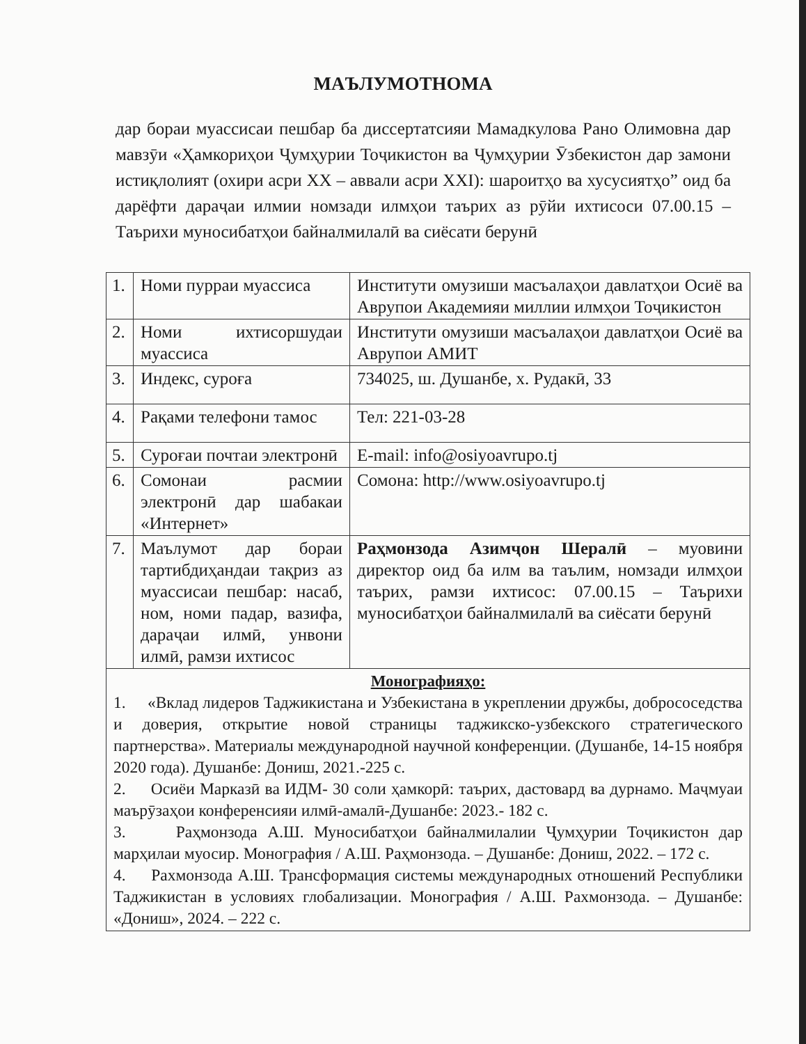МАЪЛУМОТНОМА
дар бораи муассисаи пешбар ба диссертатсияи Мамадкулова Рано Олимовна дар мавзӯи «Ҳамкориҳои Ҷумҳурии Тоҷикистон ва Ҷумҳурии Ӯзбекистон дар замони истиқлолият (охири асри XX – аввали асри XXI): шароитҳо ва хусусиятҳо” оид ба дарёфти дараҷаи илмии номзади илмҳои таърих аз рӯйи ихтисоси 07.00.15 – Таърихи муносибатҳои байналмилалӣ ва сиёсати берунӣ
| 1. | Номи пурраи муассиса | Институти омузиши масъалаҳои давлатҳои Осиё ва Аврупои Академияи миллии илмҳои Тоҷикистон |
| 2. | Номи ихтисоршудаи муассиса | Институти омузиши масъалаҳои давлатҳои Осиё ва Аврупои АМИТ |
| 3. | Индекс, суроға | 734025, ш. Душанбе, х. Рудакӣ, 33 |
| 4. | Рақами телефони тамос | Тел: 221-03-28 |
| 5. | Суроғаи почтаи электронӣ | E-mail: info@osiyoavrupo.tj |
| 6. | Сомонаи расмии электронӣ дар шабакаи «Интернет» | Сомона: http://www.osiyoavrupo.tj |
| 7. | Маълумот дар бораи тартибдиҳандаи тақриз аз муассисаи пешбар: насаб, ном, номи падар, вазифа, дараҷаи илмӣ, унвони илмӣ, рамзи ихтисос | Раҳмонзода Азимҷон Шералӣ – муовини директор оид ба илм ва таълим, номзади илмҳои таърих, рамзи ихтисос: 07.00.15 – Таърихи муносибатҳои байналмилалӣ ва сиёсати берунӣ |
| Монографияҳо: 1. «Вклад лидеров Таджикистана и Узбекистана в укреплении дружбы, добрососедства и доверия, открытие новой страницы таджикско-узбекского стратегического партнерства». Материалы международной научной конференции. (Душанбе, 14-15 ноября 2020 года). Душанбе: Дониш, 2021.-225 с. 2. Осиёи Марказӣ ва ИДМ- 30 соли ҳамкорӣ: таърих, дастовард ва дурнамо. Маҷмуаи маърӯзаҳои конференсияи илмӣ-амалӣ-Душанбе: 2023.- 182 с. 3. Раҳмонзода А.Ш. Муносибатҳои байналмилалии Ҷумҳурии Тоҷикистон дар марҳилаи муосир. Монография / А.Ш. Раҳмонзода. – Душанбе: Дониш, 2022. – 172 с. 4. Рахмонзода А.Ш. Трансформация системы международных отношений Республики Таджикистан в условиях глобализации. Монография / А.Ш. Рахмонзода. – Душанбе: «Дониш», 2024. – 222 с. | | |